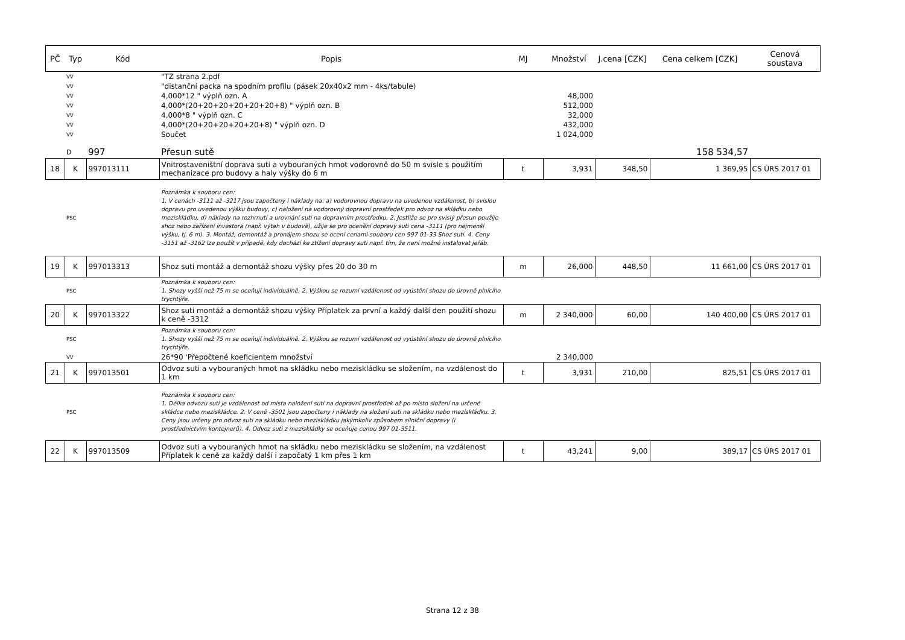| PČ | Typ | Kód | Popis | MJ | Množství | J.cena [CZK] | Cena celkem [CZK] | Cenová soustava |
| --- | --- | --- | --- | --- | --- | --- | --- | --- |
| | VV | | "TZ strana 2.pdf | | | | | |
| | VV | | "distanční packa na spodním profilu (pásek 20x40x2 mm - 4ks/tabule) | | | | | |
| | VV | | 4,000*12 " výplň ozn. A | | 48,000 | | | |
| | VV | | 4,000*(20+20+20+20+20+20+8) " výplň ozn. B | | 512,000 | | | |
| | VV | | 4,000*8 " výplň ozn. C | | 32,000 | | | |
| | VV | | 4,000*(20+20+20+20+20+8) " výplň ozn. D | | 432,000 | | | |
| | VV | | Součet | | 1 024,000 | | | |
| | D | 997 | Přesun sutě | | | | 158 534,57 | |
| 18 | K | 997013111 | Vnitrostaveništní doprava suti a vybouraných hmot vodorovně do 50 m svisle s použitím mechanizace pro budovy a haly výšky do 6 m | t | 3,931 | 348,50 | 1 369,95 | CS ÚRS 2017 01 |
| | PSC | | Poznámka k souboru cen: 1. V cenách -3111 až -3217 jsou započteny i náklady na: a) vodorovnou dopravu na uvedenou vzdálenost, b) svislou dopravu pro uvedenou výšku budovy, c) naložení na vodorovný dopravní prostředek pro odvoz na skládku nebo meziskládku, d) náklady na rozhrnutí a urovnání suti na dopravním prostředku. 2. Jestliže se pro svislý přesun použije shoz nebo zařízení investora (např. výtah v budově), užije se pro ocenění dopravy suti cena -3111 (pro nejmenší výšku, tj. 6 m). 3. Montáž, demontáž a pronájem shozu se ocení cenami souboru cen 997 01-33 Shoz suti. 4. Ceny -3151 až -3162 lze použít v případě, kdy dochází ke ztížení dopravy suti např. tím, že není možné instalovat jeřáb. | | | | | |
| 19 | K | 997013313 | Shoz suti montáž a demontáž shozu výšky přes 20 do 30 m | m | 26,000 | 448,50 | 11 661,00 | CS ÚRS 2017 01 |
| | PSC | | Poznámka k souboru cen: 1. Shozy vyšší než 75 m se oceňují individuálně. 2. Výškou se rozumí vzdálenost od vyústění shozu do úrovně plnícího trychtýře. | | | | | |
| 20 | K | 997013322 | Shoz suti montáž a demontáž shozu výšky Příplatek za první a každý další den použití shozu k ceně -3312 | m | 2 340,000 | 60,00 | 140 400,00 | CS ÚRS 2017 01 |
| | PSC | | Poznámka k souboru cen: 1. Shozy vyšší než 75 m se oceňují individuálně. 2. Výškou se rozumí vzdálenost od vyústění shozu do úrovně plnícího trychtýře. | | | | | |
| | VV | | 26*90 'Přepočtené koeficientem množství | | 2 340,000 | | | |
| 21 | K | 997013501 | Odvoz suti a vybouraných hmot na skládku nebo meziskládku se složením, na vzdálenost do 1 km | t | 3,931 | 210,00 | 825,51 | CS ÚRS 2017 01 |
| | PSC | | Poznámka k souboru cen: 1. Délka odvozu suti je vzdálenost od místa naložení suti na dopravní prostředek až po místo složení na určené skládce nebo meziskládce. 2. V ceně -3501 jsou započteny i náklady na složení suti na skládku nebo meziskládku. 3. Ceny jsou určeny pro odvoz suti na skládku nebo meziskládku jakýmkoliv způsobem silniční dopravy (i prostřednictvím kontejnerů). 4. Odvoz suti z meziskládky se oceňuje cenou 997 01-3511. | | | | | |
| 22 | K | 997013509 | Odvoz suti a vybouraných hmot na skládku nebo meziskládku se složením, na vzdálenost Příplatek k ceně za každý další i započatý 1 km přes 1 km | t | 43,241 | 9,00 | 389,17 | CS ÚRS 2017 01 |
Strana 12 z 38